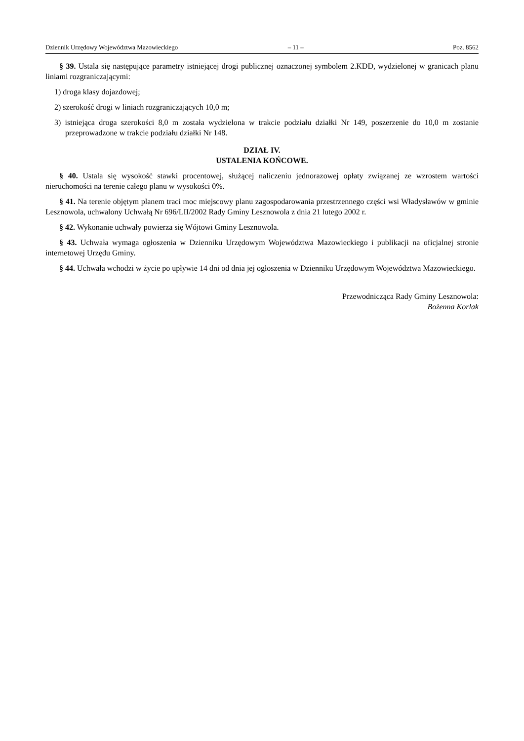Dziennik Urzędowy Województwa Mazowieckiego – 11 – Poz. 8562
§ 39. Ustala się następujące parametry istniejącej drogi publicznej oznaczonej symbolem 2.KDD, wydzielonej w granicach planu liniami rozgraniczającymi:
1) droga klasy dojazdowej;
2) szerokość drogi w liniach rozgraniczających 10,0 m;
3) istniejąca droga szerokości 8,0 m została wydzielona w trakcie podziału działki Nr 149, poszerzenie do 10,0 m zostanie przeprowadzone w trakcie podziału działki Nr 148.
DZIAŁ IV.
USTALENIA KOŃCOWE.
§ 40. Ustala się wysokość stawki procentowej, służącej naliczeniu jednorazowej opłaty związanej ze wzrostem wartości nieruchomości na terenie całego planu w wysokości 0%.
§ 41. Na terenie objętym planem traci moc miejscowy planu zagospodarowania przestrzennego części wsi Władysławów w gminie Lesznowola, uchwalony Uchwałą Nr 696/LII/2002 Rady Gminy Lesznowola z dnia 21 lutego 2002 r.
§ 42. Wykonanie uchwały powierza się Wójtowi Gminy Lesznowola.
§ 43. Uchwała wymaga ogłoszenia w Dzienniku Urzędowym Województwa Mazowieckiego i publikacji na oficjalnej stronie internetowej Urzędu Gminy.
§ 44. Uchwała wchodzi w życie po upływie 14 dni od dnia jej ogłoszenia w Dzienniku Urzędowym Województwa Mazowieckiego.
Przewodnicząca Rady Gminy Lesznowola:
Bożenna Korlak